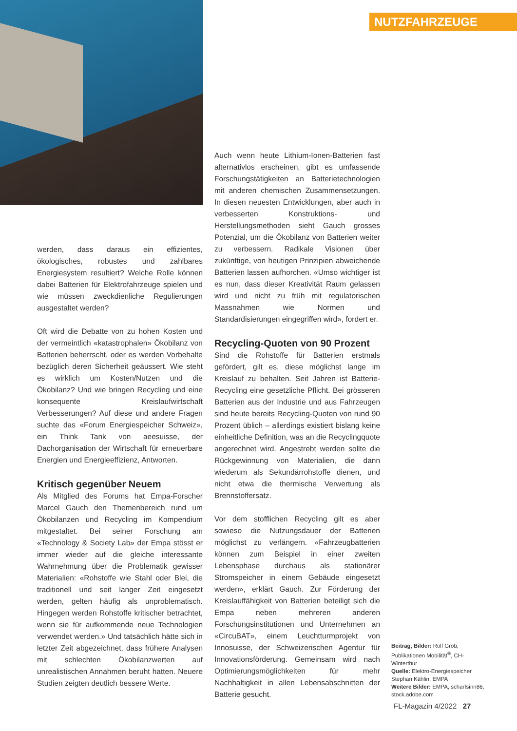NUTZFAHRZEUGE
werden, dass daraus ein effizientes, ökologisches, robustes und zahlbares Energiesystem resultiert? Welche Rolle können dabei Batterien für Elektrofahrzeuge spielen und wie müssen zweckdienliche Regulierungen ausgestaltet werden?
Oft wird die Debatte von zu hohen Kosten und der vermeintlich «katastrophalen» Ökobilanz von Batterien beherrscht, oder es werden Vorbehalte bezüglich deren Sicherheit geäussert. Wie steht es wirklich um Kosten/Nutzen und die Ökobilanz? Und wie bringen Recycling und eine konsequente Kreislaufwirtschaft Verbesserungen? Auf diese und andere Fragen suchte das «Forum Energiespeicher Schweiz», ein Think Tank von aeesuisse, der Dachorganisation der Wirtschaft für erneuerbare Energien und Energieeffizienz, Antworten.
Kritisch gegenüber Neuem
Als Mitglied des Forums hat Empa-Forscher Marcel Gauch den Themenbereich rund um Ökobilanzen und Recycling im Kompendium mitgestaltet. Bei seiner Forschung am «Technology & Society Lab» der Empa stösst er immer wieder auf die gleiche interessante Wahrnehmung über die Problematik gewisser Materialien: «Rohstoffe wie Stahl oder Blei, die traditionell und seit langer Zeit eingesetzt werden, gelten häufig als unproblematisch. Hingegen werden Rohstoffe kritischer betrachtet, wenn sie für aufkommende neue Technologien verwendet werden.» Und tatsächlich hätte sich in letzter Zeit abgezeichnet, dass frühere Analysen mit schlechten Ökobilanzwerten auf unrealistischen Annahmen beruht hatten. Neuere Studien zeigten deutlich bessere Werte.
Auch wenn heute Lithium-Ionen-Batterien fast alternativlos erscheinen, gibt es umfassende Forschungstätigkeiten an Batterietechnologien mit anderen chemischen Zusammensetzungen. In diesen neuesten Entwicklungen, aber auch in verbesserten Konstruktions- und Herstellungsmethoden sieht Gauch grosses Potenzial, um die Ökobilanz von Batterien weiter zu verbessern. Radikale Visionen über zukünftige, von heutigen Prinzipien abweichende Batterien lassen aufhorchen. «Umso wichtiger ist es nun, dass dieser Kreativität Raum gelassen wird und nicht zu früh mit regulatorischen Massnahmen wie Normen und Standardisierungen eingegriffen wird», fordert er.
Recycling-Quoten von 90 Prozent
Sind die Rohstoffe für Batterien erstmals gefördert, gilt es, diese möglichst lange im Kreislauf zu behalten. Seit Jahren ist Batterie-Recycling eine gesetzliche Pflicht. Bei grösseren Batterien aus der Industrie und aus Fahrzeugen sind heute bereits Recycling-Quoten von rund 90 Prozent üblich – allerdings existiert bislang keine einheitliche Definition, was an die Recyclingquote angerechnet wird. Angestrebt werden sollte die Rückgewinnung von Materialien, die dann wiederum als Sekundärrohstoffe dienen, und nicht etwa die thermische Verwertung als Brennstoffersatz.
Vor dem stofflichen Recycling gilt es aber sowieso die Nutzungsdauer der Batterien möglichst zu verlängern. «Fahrzeugbatterien können zum Beispiel in einer zweiten Lebensphase durchaus als stationärer Stromspeicher in einem Gebäude eingesetzt werden», erklärt Gauch. Zur Förderung der Kreislauffähigkeit von Batterien beteiligt sich die Empa neben mehreren anderen Forschungsinstitutionen und Unternehmen an «CircuBAT», einem Leuchtturmprojekt von Innosuisse, der Schweizerischen Agentur für Innovationsförderung. Gemeinsam wird nach Optimierungsmöglichkeiten für mehr Nachhaltigkeit in allen Lebensabschnitten der Batterie gesucht.
Beitrag, Bilder: Rolf Grob, Publikationen Mobilität<sup>®</sup>, CH-Winterthur
Quelle: Elektro-Energiespeicher Stephan Kählin, EMPA
Weitere Bilder: EMPA, scharfsinn86, stock.adobe.com
FL-Magazin 4/2022 27